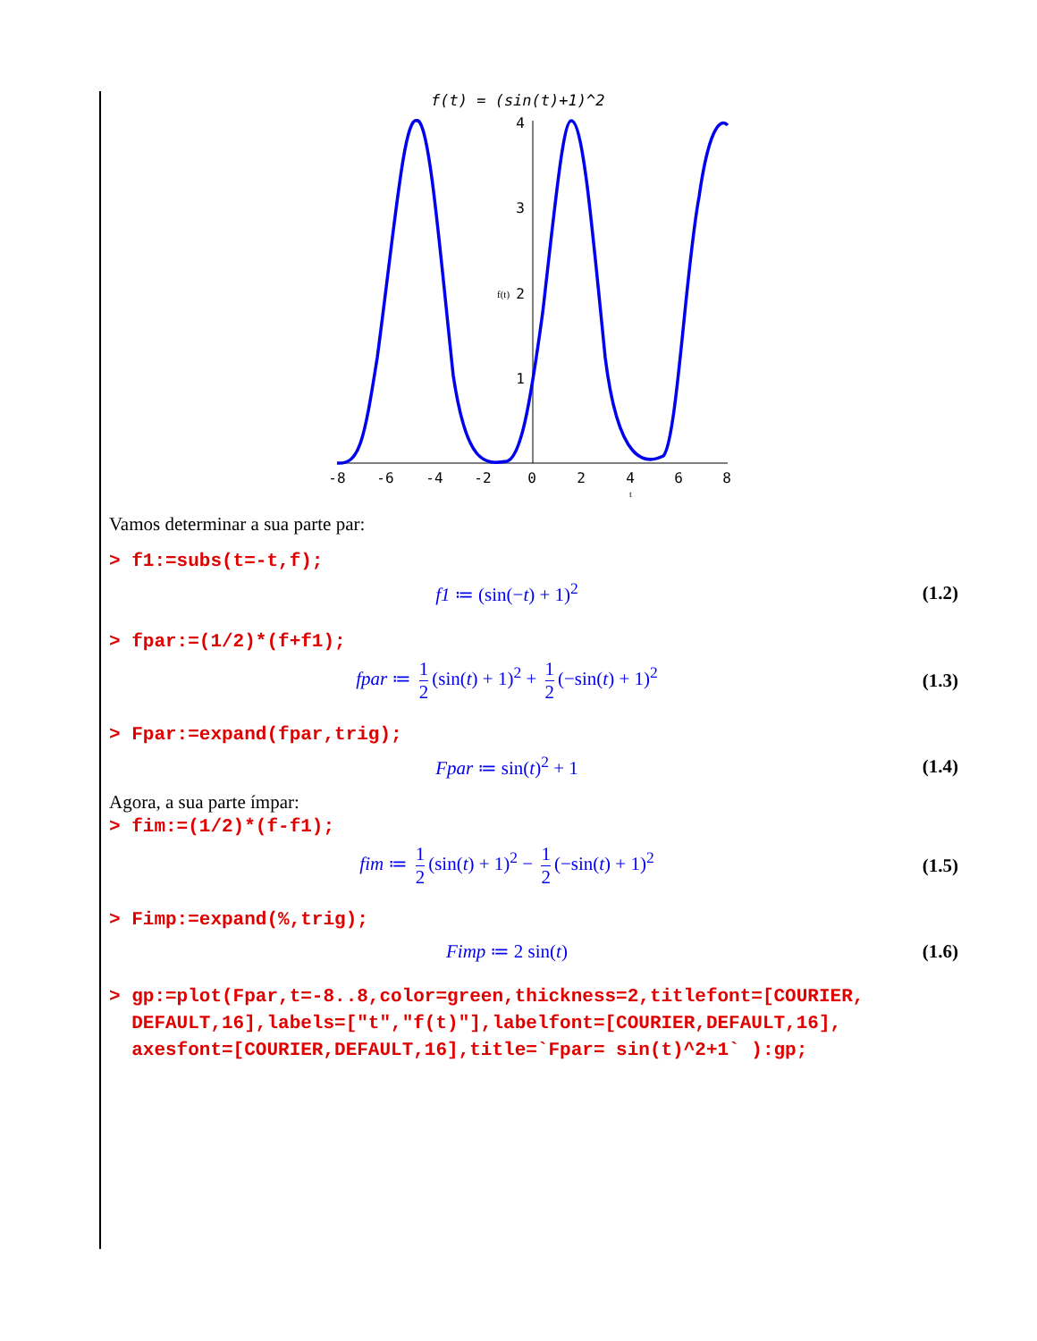f(t) = (sin(t)+1)^2
-8
-6
-4
-2
0
2
4
6
8
4
3
2
1
f(t)
t
Vamos determinar a sua parte par:
> f1:=subs(t=-t,f);
f1 ≔ (sin(−t) + 1)<sup>2</sup>
(1.2)
> fpar:=(1/2)*(f+f1);
fpar ≔ 1 2 (sin(t) + 1)<sup>2</sup> + 1 2 (−sin(t) + 1)<sup>2</sup>
(1.3)
> Fpar:=expand(fpar,trig);
Fpar ≔ sin(t)<sup>2</sup> + 1
(1.4)
Agora, a sua parte ímpar:
> fim:=(1/2)*(f-f1);
fim ≔ 1 2 (sin(t) + 1)<sup>2</sup> − 1 2 (−sin(t) + 1)<sup>2</sup>
(1.5)
> Fimp:=expand(%,trig);
Fimp ≔ 2 sin(t)
(1.6)
> gp:=plot(Fpar,t=-8..8,color=green,thickness=2,titlefont=[COURIER,
DEFAULT,16],labels=["t","f(t)"],labelfont=[COURIER,DEFAULT,16],
axesfont=[COURIER,DEFAULT,16],title=`Fpar= sin(t)^2+1` ):gp;